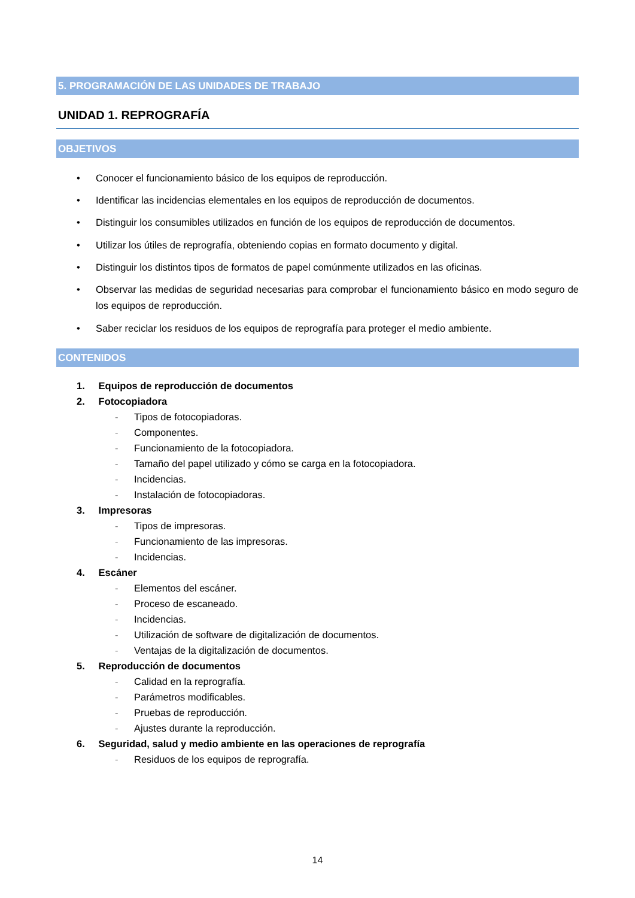5. PROGRAMACIÓN DE LAS UNIDADES DE TRABAJO
UNIDAD 1. REPROGRAFÍA
OBJETIVOS
• Conocer el funcionamiento básico de los equipos de reproducción.
• Identificar las incidencias elementales en los equipos de reproducción de documentos.
• Distinguir los consumibles utilizados en función de los equipos de reproducción de documentos.
• Utilizar los útiles de reprografía, obteniendo copias en formato documento y digital.
• Distinguir los distintos tipos de formatos de papel comúnmente utilizados en las oficinas.
• Observar las medidas de seguridad necesarias para comprobar el funcionamiento básico en modo seguro de los equipos de reproducción.
• Saber reciclar los residuos de los equipos de reprografía para proteger el medio ambiente.
CONTENIDOS
1. Equipos de reproducción de documentos
2. Fotocopiadora
- Tipos de fotocopiadoras.
- Componentes.
- Funcionamiento de la fotocopiadora.
- Tamaño del papel utilizado y cómo se carga en la fotocopiadora.
- Incidencias.
- Instalación de fotocopiadoras.
3. Impresoras
- Tipos de impresoras.
- Funcionamiento de las impresoras.
- Incidencias.
4. Escáner
- Elementos del escáner.
- Proceso de escaneado.
- Incidencias.
- Utilización de software de digitalización de documentos.
- Ventajas de la digitalización de documentos.
5. Reproducción de documentos
- Calidad en la reprografía.
- Parámetros modificables.
- Pruebas de reproducción.
- Ajustes durante la reproducción.
6. Seguridad, salud y medio ambiente en las operaciones de reprografía
- Residuos de los equipos de reprografía.
14